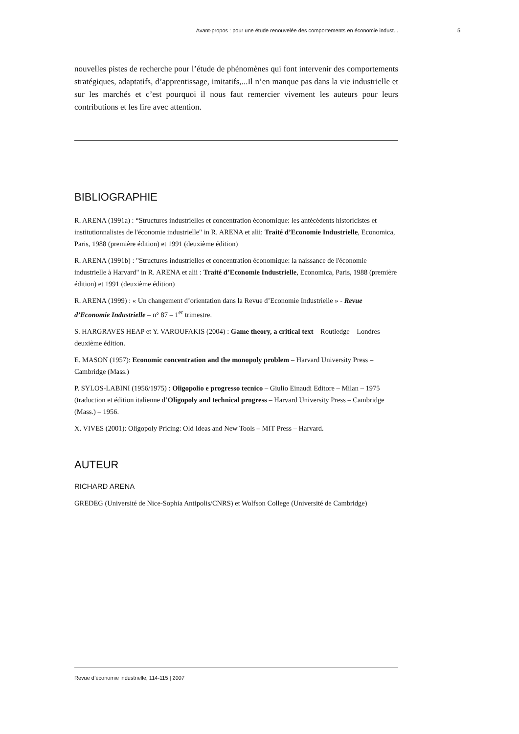Avant-propos : pour une étude renouvelée des comportements en économie indust...
nouvelles pistes de recherche pour l’étude de phénomènes qui font intervenir des comportements stratégiques, adaptatifs, d’apprentissage, imitatifs,...Il n’en manque pas dans la vie industrielle et sur les marchés et c’est pourquoi il nous faut remercier vivement les auteurs pour leurs contributions et les lire avec attention.
BIBLIOGRAPHIE
R. ARENA (1991a) : “Structures industrielles et concentration économique: les antécédents historicistes et institutionnalistes de l'économie industrielle" in R. ARENA et alii: Traité d’Economie Industrielle, Economica, Paris, 1988 (première édition) et 1991 (deuxième édition)
R. ARENA (1991b) : "Structures industrielles et concentration économique: la naissance de l'économie industrielle à Harvard" in R. ARENA et alii : Traité d’Economie Industrielle, Economica, Paris, 1988 (première édition) et 1991 (deuxième édition)
R. ARENA (1999) : « Un changement d’orientation dans la Revue d’Economie Industrielle » - Revue d’Economie Industrielle – n° 87 – 1<sup>er</sup> trimestre.
S. HARGRAVES HEAP et Y. VAROUFAKIS (2004) : Game theory, a critical text – Routledge – Londres – deuxième édition.
E. MASON (1957): Economic concentration and the monopoly problem – Harvard University Press – Cambridge (Mass.)
P. SYLOS-LABINI (1956/1975) : Oligopolio e progresso tecnico – Giulio Einaudi Editore – Milan – 1975 (traduction et édition italienne d’Oligopoly and technical progress – Harvard University Press – Cambridge (Mass.) – 1956.
X. VIVES (2001): Oligopoly Pricing: Old Ideas and New Tools – MIT Press – Harvard.
AUTEUR
RICHARD ARENA
GREDEG (Université de Nice-Sophia Antipolis/CNRS) et Wolfson College (Université de Cambridge)
Revue d’économie industrielle, 114-115 | 2007
5